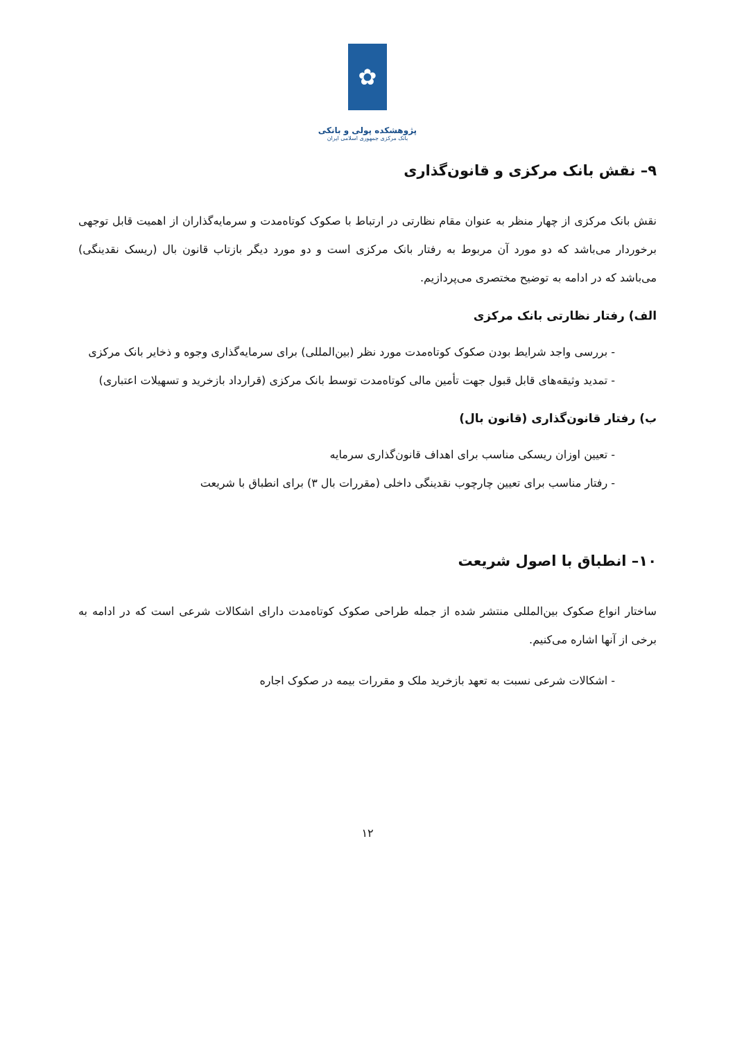✿
پژوهشکده پولی و بانکی
بانک مرکزی جمهوری اسلامی ایران
۹– نقش بانک مرکزی و قانون‌گذاری
نقش بانک مرکزی از چهار منظر به عنوان مقام نظارتی در ارتباط با صکوک کوتاه‌مدت و سرمایه‌گذاران از اهمیت قابل توجهی برخوردار می‌باشد که دو مورد آن مربوط به رفتار بانک مرکزی است و دو مورد دیگر بازتاب قانون بال (ریسک نقدینگی) می‌باشد که در ادامه به توضیح مختصری می‌پردازیم.
الف) رفتار نظارتی بانک مرکزی
- بررسی واجد شرایط بودن صکوک کوتاه‌مدت مورد نظر (بین‌المللی) برای سرمایه‌گذاری وجوه و ذخایر بانک مرکزی
- تمدید وثیقه‌های قابل قبول جهت تأمین مالی کوتاه‌مدت توسط بانک مرکزی (قرارداد بازخرید و تسهیلات اعتباری)
ب) رفتار قانون‌گذاری (قانون بال)
- تعیین اوزان ریسکی مناسب برای اهداف قانون‌گذاری سرمایه
- رفتار مناسب برای تعیین چارچوب نقدینگی داخلی (مقررات بال ۳) برای انطباق با شریعت
۱۰– انطباق با اصول شریعت
ساختار انواع صکوک بین‌المللی منتشر شده از جمله طراحی صکوک کوتاه‌مدت دارای اشکالات شرعی است که در ادامه به برخی از آنها اشاره می‌کنیم.
- اشکالات شرعی نسبت به تعهد بازخرید ملک و مقررات بیمه در صکوک اجاره
۱۲